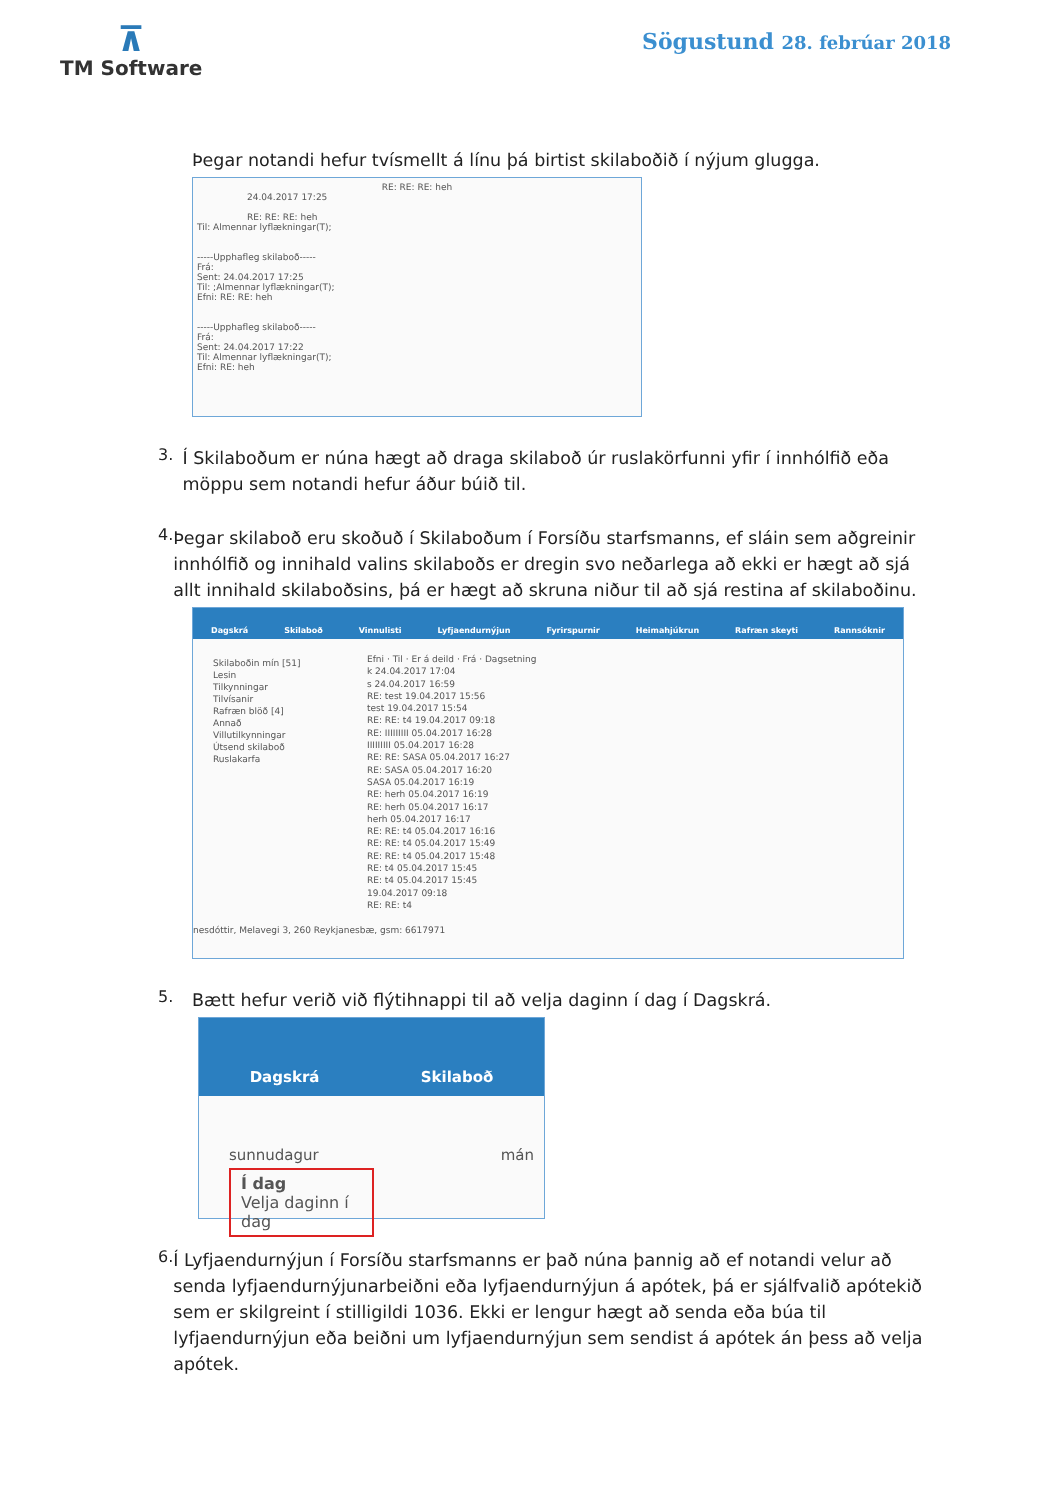⊼
TM Software
Sögustund 28. febrúar 2018
Þegar notandi hefur tvísmellt á línu þá birtist skilaboðið í nýjum glugga.
RE: RE: RE: heh
24.04.2017 17:25
RE: RE: RE: heh
Til: Almennar lyflækningar(T);
-----Upphafleg skilaboð-----
Frá:
Sent: 24.04.2017 17:25
Til: ;Almennar lyflækningar(T);
Efni: RE: RE: heh
-----Upphafleg skilaboð-----
Frá:
Sent: 24.04.2017 17:22
Til: Almennar lyflækningar(T);
Efni: RE: heh
3.
Í Skilaboðum er núna hægt að draga skilaboð úr ruslakörfunni yfir í innhólfið eða möppu sem notandi hefur áður búið til.
4.
Þegar skilaboð eru skoðuð í Skilaboðum í Forsíðu starfsmanns, ef sláin sem aðgreinir innhólfið og innihald valins skilaboðs er dregin svo neðarlega að ekki er hægt að sjá allt innihald skilaboðsins, þá er hægt að skruna niður til að sjá restina af skilaboðinu.
Dagskrá Skilaboð Vinnulisti Lyfjaendurnýjun Fyrirspurnir Heimahjúkrun Rafræn skeyti Rannsóknir
Skilaboðin mín [51]
Lesin
Tilkynningar
Tilvísanir
Rafræn blöð [4]
Annað
Villutilkynningar
Útsend skilaboð
Ruslakarfa
Efni · Til · Er á deild · Frá · Dagsetning
k 24.04.2017 17:04
s 24.04.2017 16:59
RE: test 19.04.2017 15:56
test 19.04.2017 15:54
RE: RE: t4 19.04.2017 09:18
RE: IIIIIIIII 05.04.2017 16:28
IIIIIIIII 05.04.2017 16:28
RE: RE: SASA 05.04.2017 16:27
RE: SASA 05.04.2017 16:20
SASA 05.04.2017 16:19
RE: herh 05.04.2017 16:19
RE: herh 05.04.2017 16:17
herh 05.04.2017 16:17
RE: RE: t4 05.04.2017 16:16
RE: RE: t4 05.04.2017 15:49
RE: RE: t4 05.04.2017 15:48
RE: t4 05.04.2017 15:45
RE: t4 05.04.2017 15:45
19.04.2017 09:18
RE: RE: t4
nesdóttir, Melavegi 3, 260 Reykjanesbæ, gsm: 6617971
5.
Bætt hefur verið við flýtihnappi til að velja daginn í dag í Dagskrá.
Dagskrá Skilaboð
sunnudagur mán
Í dag
Velja daginn í dag
6.
Í Lyfjaendurnýjun í Forsíðu starfsmanns er það núna þannig að ef notandi velur að senda lyfjaendurnýjunarbeiðni eða lyfjaendurnýjun á apótek, þá er sjálfvalið apótekið sem er skilgreint í stilligildi 1036. Ekki er lengur hægt að senda eða búa til lyfjaendurnýjun eða beiðni um lyfjaendurnýjun sem sendist á apótek án þess að velja apótek.